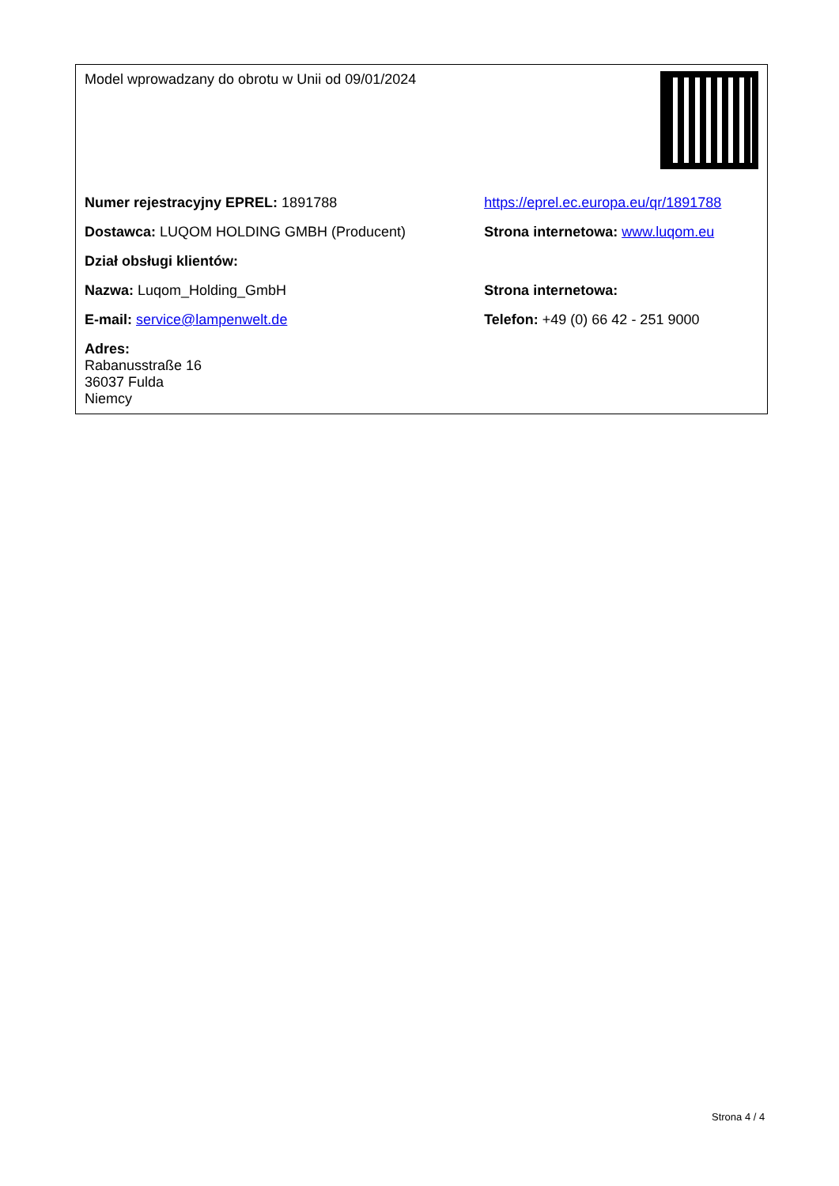| Model wprowadzany do obrotu w Unii od 09/01/2024 | |
| Numer rejestracyjny EPREL: 1891788 | https://eprel.ec.europa.eu/qr/1891788 |
| Dostawca: LUQOM HOLDING GMBH (Producent) | Strona internetowa: www.luqom.eu |
| Dział obsługi klientów: | |
| Nazwa: Luqom_Holding_GmbH | Strona internetowa: |
| E-mail: service@lampenwelt.de | Telefon: +49 (0) 66 42 - 251 9000 |
| Adres: Rabanusstraße 16 36037 Fulda Niemcy | |
Strona 4 / 4